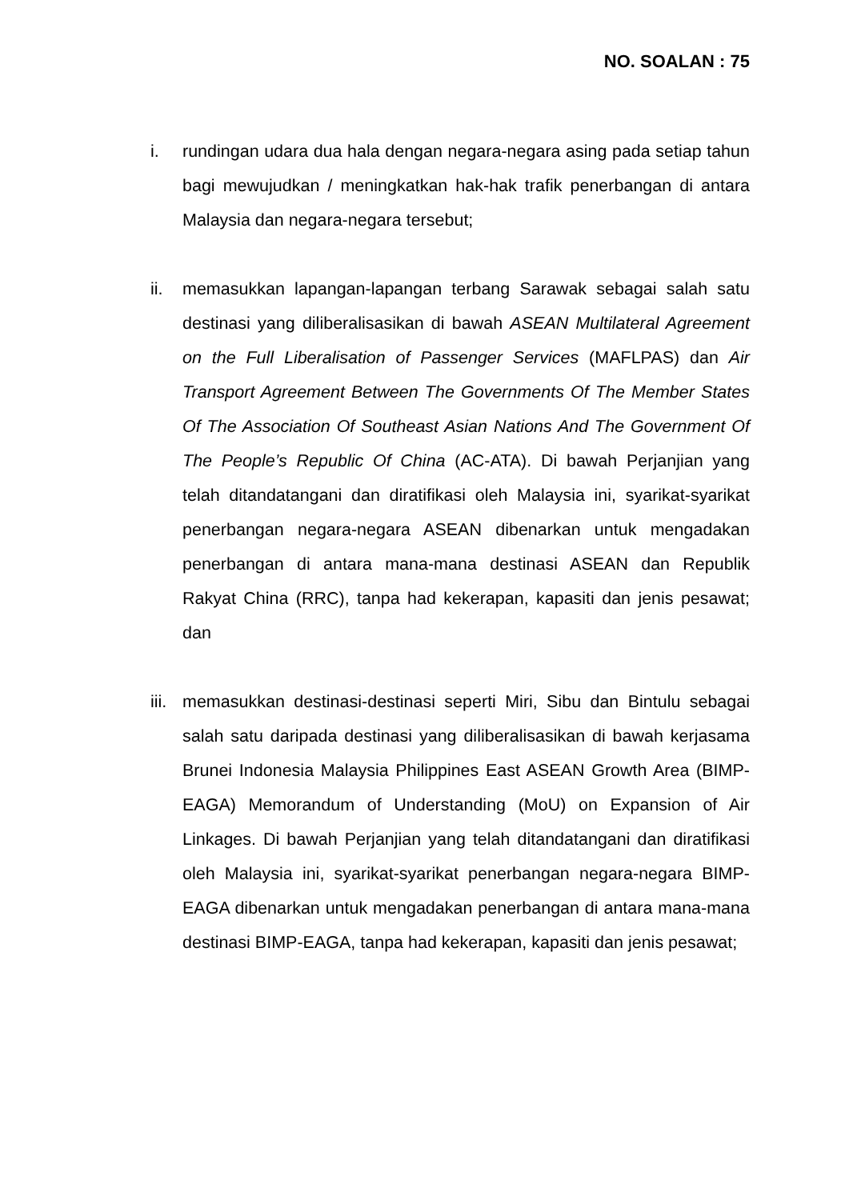NO. SOALAN : 75
i. rundingan udara dua hala dengan negara-negara asing pada setiap tahun bagi mewujudkan / meningkatkan hak-hak trafik penerbangan di antara Malaysia dan negara-negara tersebut;
ii. memasukkan lapangan-lapangan terbang Sarawak sebagai salah satu destinasi yang diliberalisasikan di bawah ASEAN Multilateral Agreement on the Full Liberalisation of Passenger Services (MAFLPAS) dan Air Transport Agreement Between The Governments Of The Member States Of The Association Of Southeast Asian Nations And The Government Of The People’s Republic Of China (AC-ATA). Di bawah Perjanjian yang telah ditandatangani dan diratifikasi oleh Malaysia ini, syarikat-syarikat penerbangan negara-negara ASEAN dibenarkan untuk mengadakan penerbangan di antara mana-mana destinasi ASEAN dan Republik Rakyat China (RRC), tanpa had kekerapan, kapasiti dan jenis pesawat; dan
iii.
memasukkan destinasi-destinasi seperti Miri, Sibu dan Bintulu sebagai salah satu daripada destinasi yang diliberalisasikan di bawah kerjasama Brunei Indonesia Malaysia Philippines East ASEAN Growth Area (BIMP-EAGA) Memorandum of Understanding (MoU) on Expansion of Air Linkages. Di bawah Perjanjian yang telah ditandatangani dan diratifikasi oleh Malaysia ini, syarikat-syarikat penerbangan negara-negara BIMP-EAGA dibenarkan untuk mengadakan penerbangan di antara mana-mana destinasi BIMP-EAGA, tanpa had kekerapan, kapasiti dan jenis pesawat;